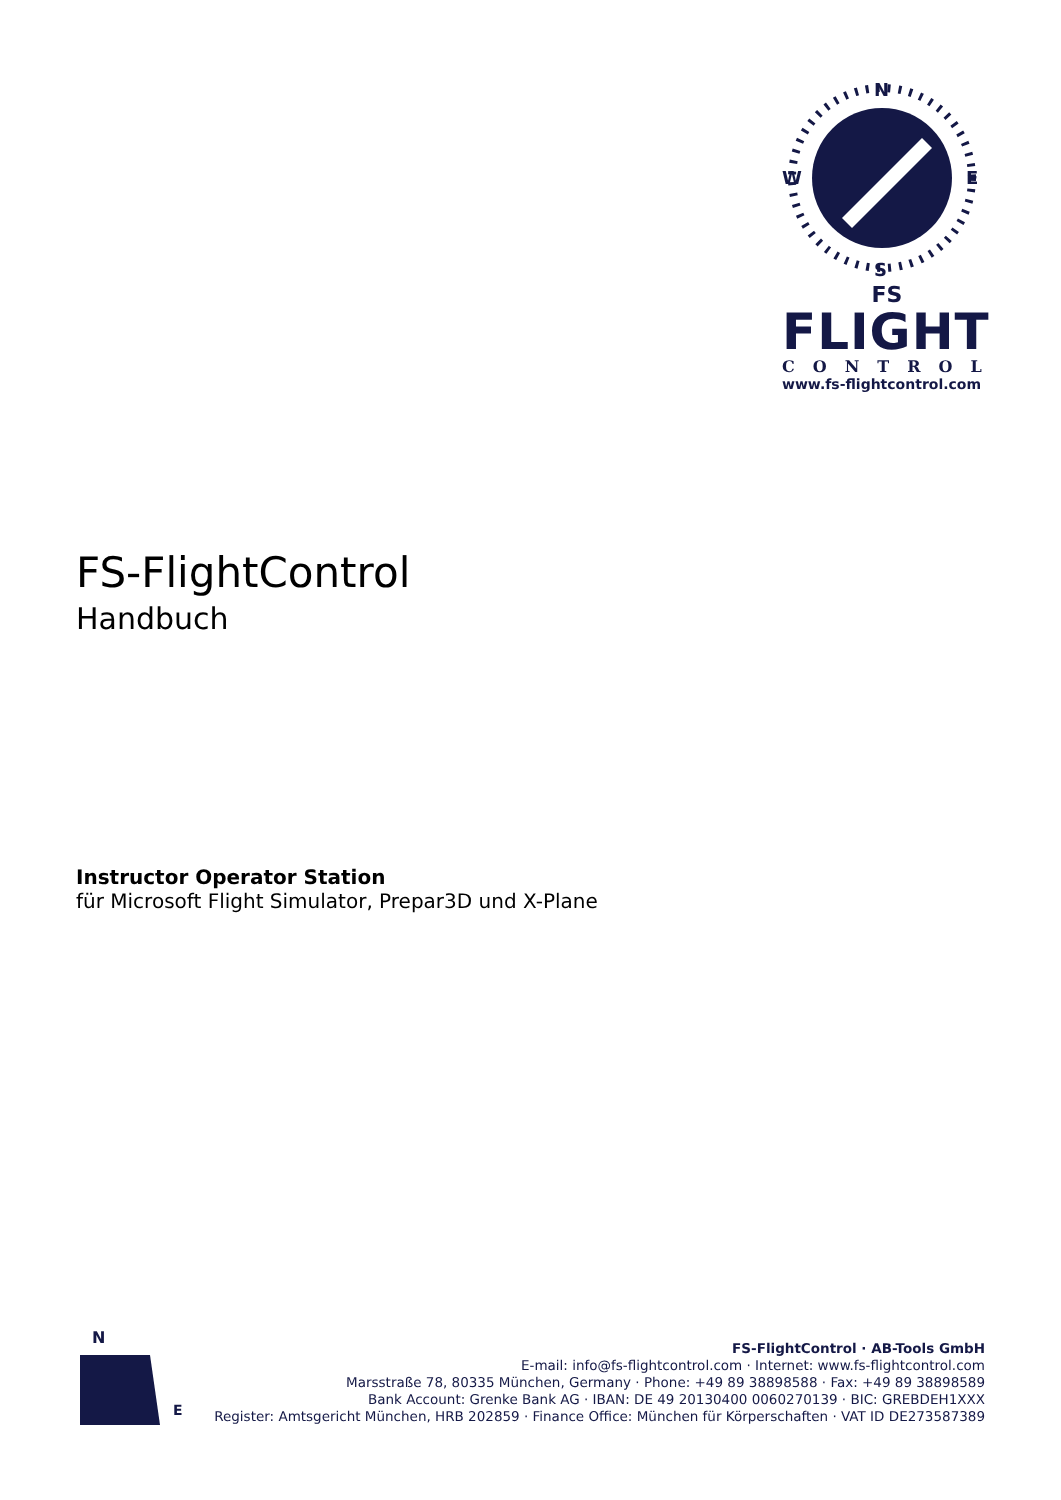N
S
W
E
FS
FLIGHT
CONTROL
www.fs-flightcontrol.com
FS-FlightControl
Handbuch
Instructor Operator Station
für Microsoft Flight Simulator, Prepar3D und X-Plane
N
E
FS-FlightControl · AB-Tools GmbH
E-mail: info@fs-flightcontrol.com · Internet: www.fs-flightcontrol.com
Marsstraße 78, 80335 München, Germany · Phone: +49 89 38898588 · Fax: +49 89 38898589
Bank Account: Grenke Bank AG · IBAN: DE 49 20130400 0060270139 · BIC: GREBDEH1XXX
Register: Amtsgericht München, HRB 202859 · Finance Office: München für Körperschaften · VAT ID DE273587389